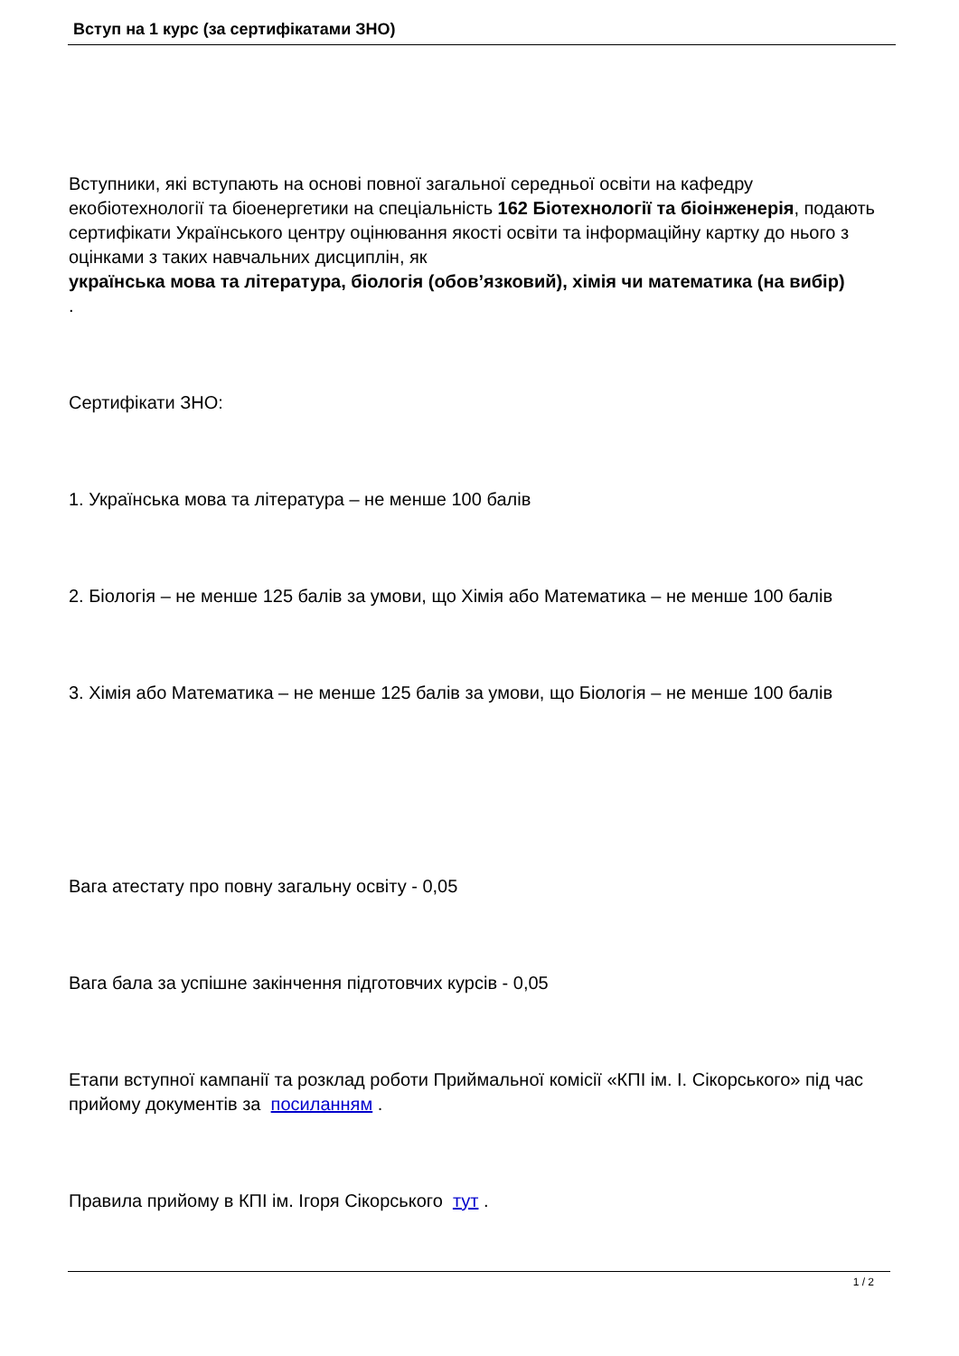Вступ на 1 курс (за сертифікатами ЗНО)
Вступники, які вступають на основі повної загальної середньої освіти на кафедру екобіотехнології та біоенергетики на спеціальність 162 Біотехнології та біоінженерія, подають сертифікати Українського центру оцінювання якості освіти та інформаційну картку до нього з оцінками з таких навчальних дисциплін, як
українська мова та література, біологія (обов’язковий), хімія чи математика (на вибір)
.
Сертифікати ЗНО:
1. Українська мова та література – не менше 100 балів
2. Біологія – не менше 125 балів за умови, що Хімія або Математика – не менше 100 балів
3. Хімія або Математика – не менше 125 балів за умови, що Біологія – не менше 100 балів
Вага атестату про повну загальну освіту - 0,05
Вага бала за успішне закінчення підготовчих курсів - 0,05
Етапи вступної кампанії та розклад роботи Приймальної комісії «КПІ ім. І. Сікорського» під час прийому документів за посиланням .
Правила прийому в КПІ ім. Ігоря Сікорського тут .
1 / 2